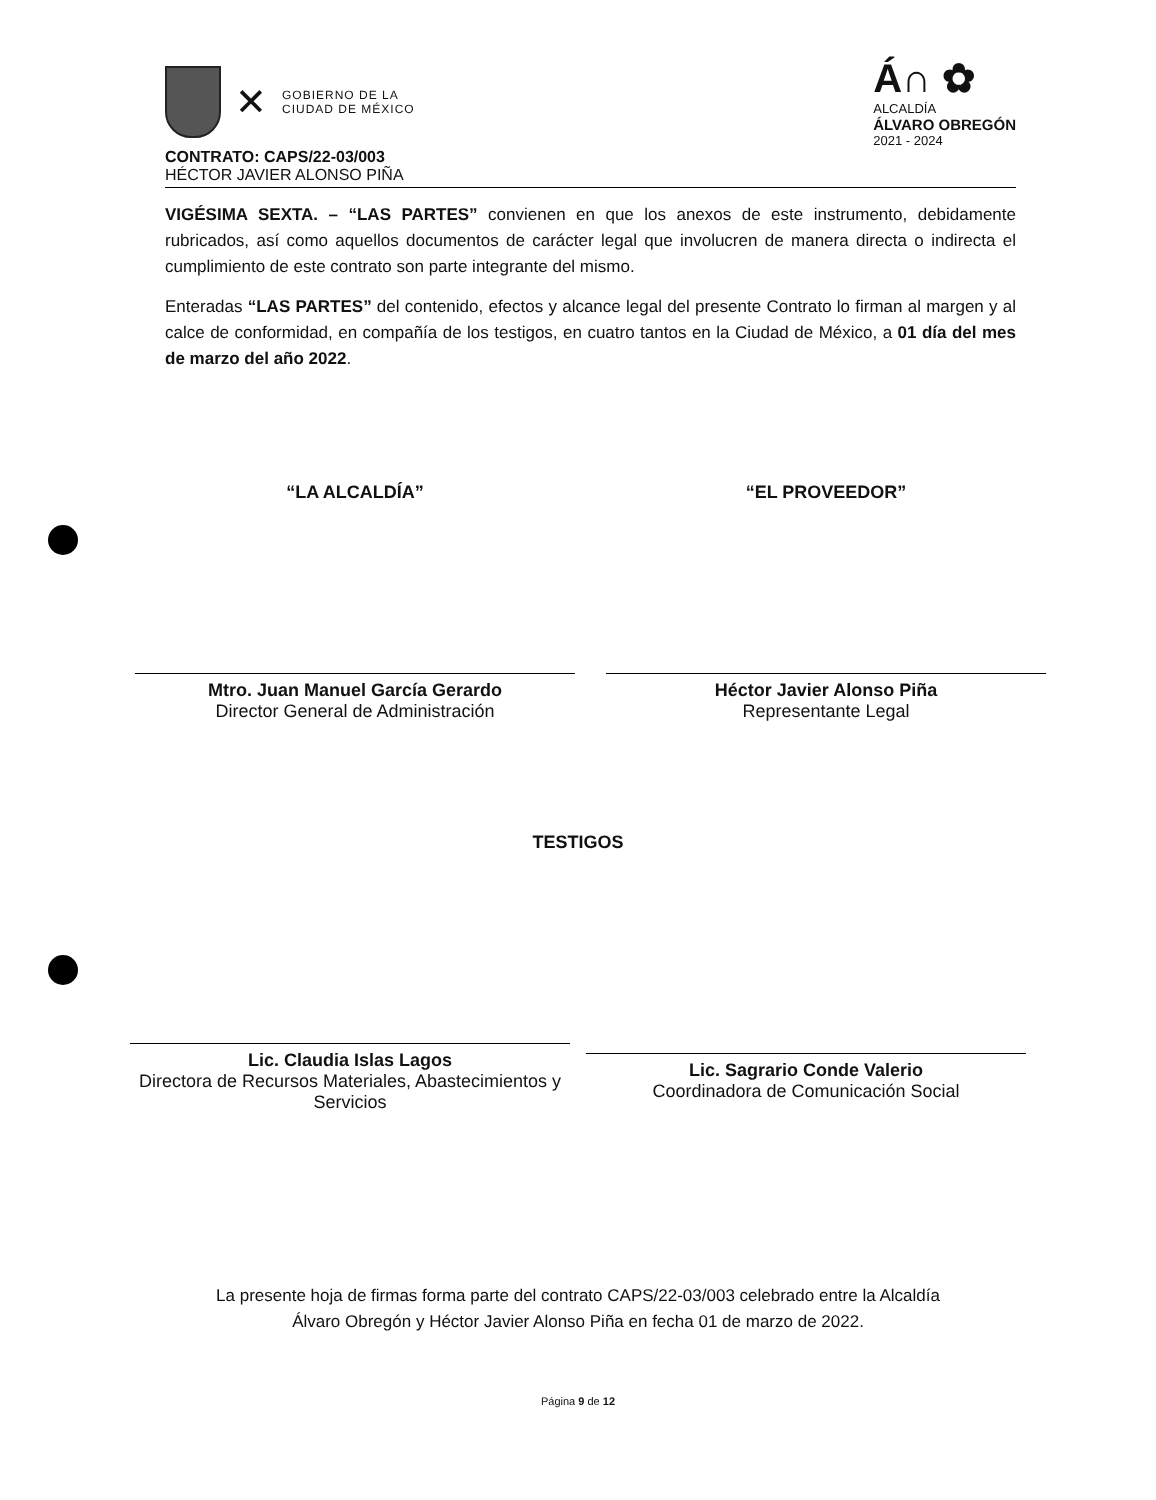✕
GOBIERNO DE LA
CIUDAD DE MÉXICO
Á∩ ✿
ALCALDÍA
ÁLVARO OBREGÓN
2021 - 2024
CONTRATO: CAPS/22-03/003
HÉCTOR JAVIER ALONSO PIÑA
VIGÉSIMA SEXTA. – “LAS PARTES” convienen en que los anexos de este instrumento, debidamente rubricados, así como aquellos documentos de carácter legal que involucren de manera directa o indirecta el cumplimiento de este contrato son parte integrante del mismo.
Enteradas “LAS PARTES” del contenido, efectos y alcance legal del presente Contrato lo firman al margen y al calce de conformidad, en compañía de los testigos, en cuatro tantos en la Ciudad de México, a 01 día del mes de marzo del año 2022.
“LA ALCALDÍA”
Mtro. Juan Manuel García Gerardo
Director General de Administración
“EL PROVEEDOR”
Héctor Javier Alonso Piña
Representante Legal
TESTIGOS
Lic. Claudia Islas Lagos
Directora de Recursos Materiales, Abastecimientos y Servicios
Lic. Sagrario Conde Valerio
Coordinadora de Comunicación Social
La presente hoja de firmas forma parte del contrato CAPS/22-03/003 celebrado entre la Alcaldía
Álvaro Obregón y Héctor Javier Alonso Piña en fecha 01 de marzo de 2022.
Página 9 de 12